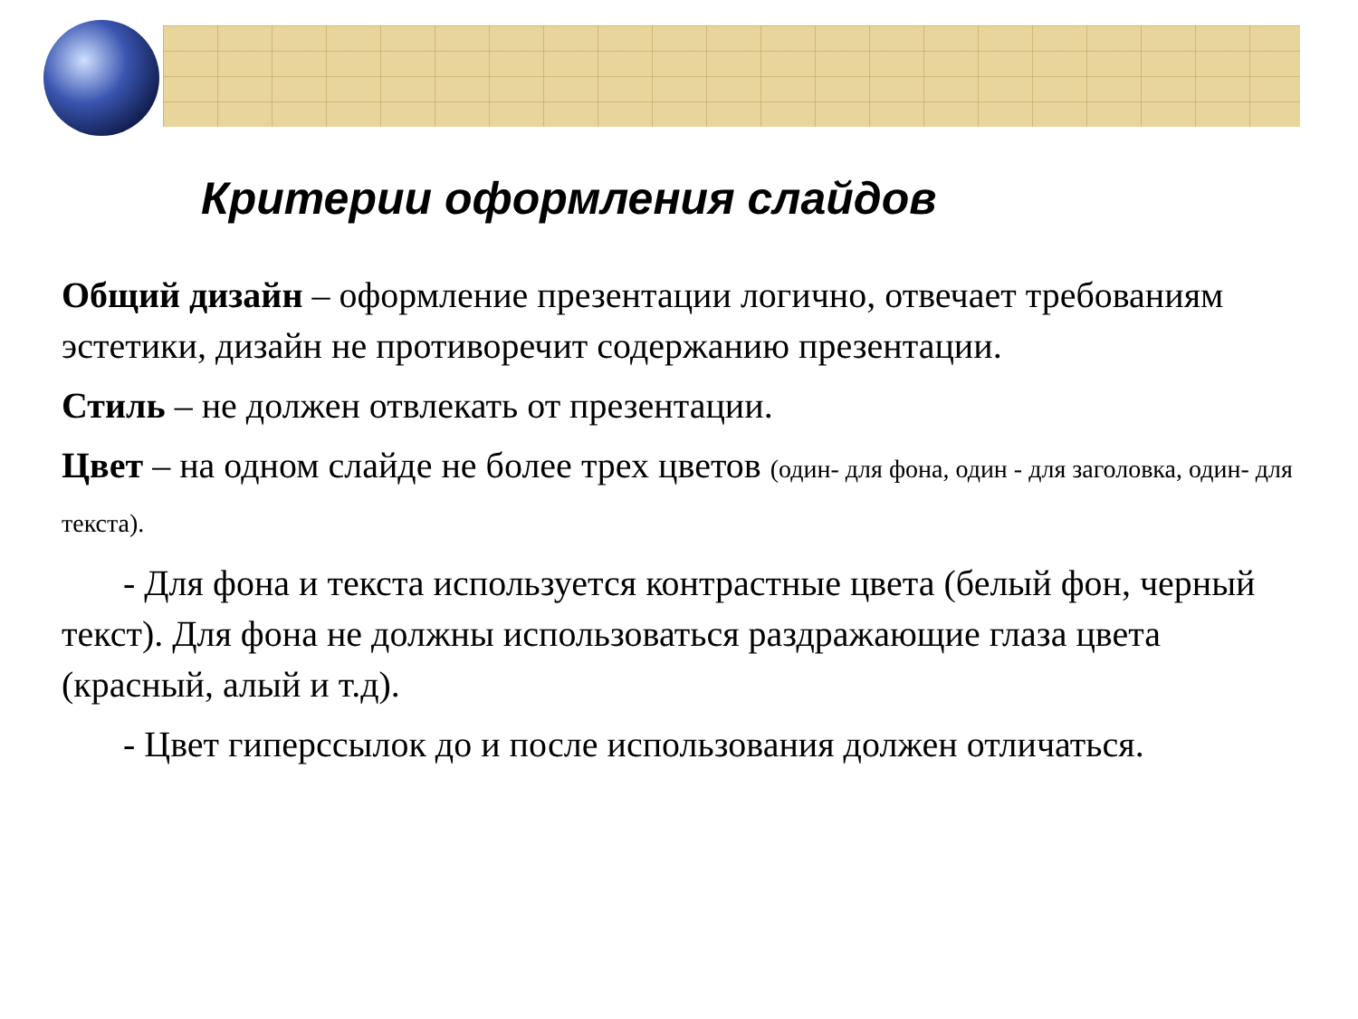Критерии оформления слайдов
Общий дизайн – оформление презентации логично, отвечает требованиям эстетики, дизайн не противоречит содержанию презентации.
Стиль – не должен отвлекать от презентации.
Цвет – на одном слайде не более трех цветов (один- для фона, один - для заголовка, один- для текста).
- Для фона и текста используется контрастные цвета (белый фон, черный текст). Для фона не должны использоваться раздражающие глаза цвета (красный, алый и т.д).
- Цвет гиперссылок до и после использования должен отличаться.